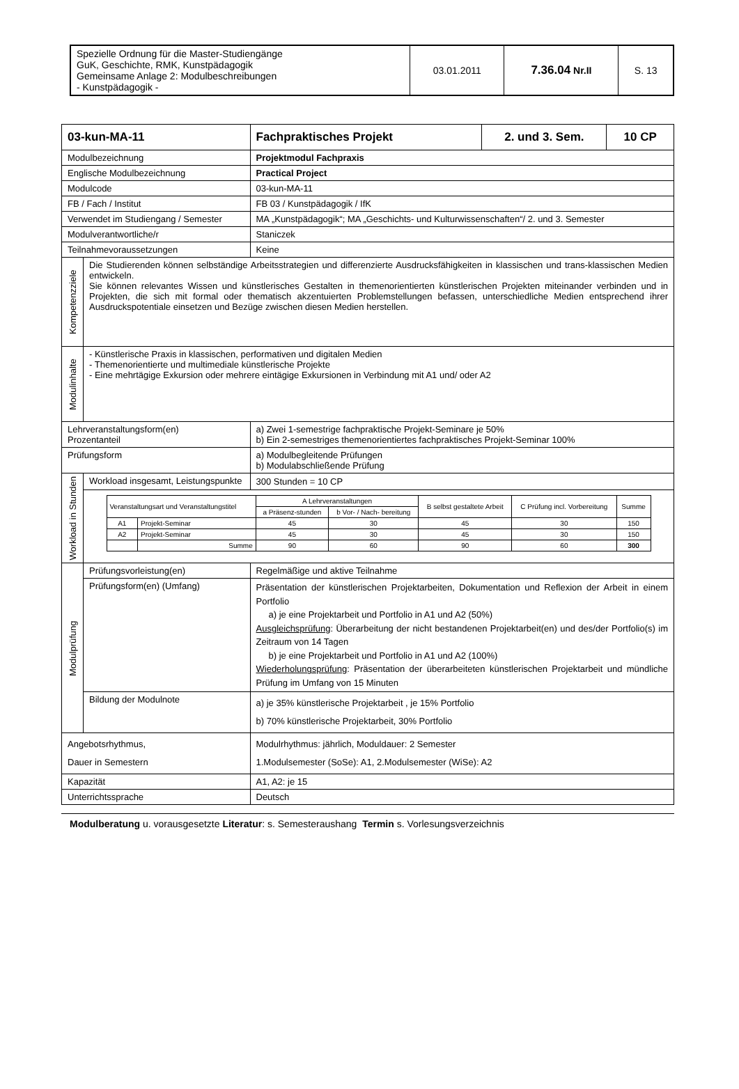| Spezielle Ordnung für die Master-Studiengänge GuK, Geschichte, RMK, Kunstpädagogik Gemeinsame Anlage 2: Modulbeschreibungen - Kunstpädagogik - | 03.01.2011 | 7.36.04 Nr.II | S. 13 |
| 03-kun-MA-11 | | Fachpraktisches Projekt | 2. und 3. Sem. | 10 CP |
| Modulbezeichnung | | Projektmodul Fachpraxis | | |
| Englische Modulbezeichnung | | Practical Project | | |
| Modulcode | | 03-kun-MA-11 | | |
| FB / Fach / Institut | | FB 03 / Kunstpädagogik / IfK | | |
| Verwendet im Studiengang / Semester | | MA „Kunstpädagogik“; MA „Geschichts- und Kulturwissenschaften“/ 2. und 3. Semester | | |
| Modulverantwortliche/r | | Staniczek | | |
| Teilnahmevoraussetzungen | | Keine | | |
| Kompetenzziele | Die Studierenden können selbständige Arbeitsstrategien und differenzierte Ausdrucksfähigkeiten in klassischen und trans-klassischen Medien entwickeln. Sie können relevantes Wissen und künstlerisches Gestalten in themenorientierten künstlerischen Projekten miteinander verbinden und in Projekten, die sich mit formal oder thematisch akzentuierten Problemstellungen befassen, unterschiedliche Medien entsprechend ihrer Ausdruckspotentiale einsetzen und Bezüge zwischen diesen Medien herstellen. | | | |
| Modulinhalte | - Künstlerische Praxis in klassischen, performativen und digitalen Medien - Themenorientierte und multimediale künstlerische Projekte - Eine mehrtägige Exkursion oder mehrere eintägige Exkursionen in Verbindung mit A1 und/ oder A2 | | | |
| Lehrveranstaltungsform(en) Prozentanteil | | a) Zwei 1-semestrige fachpraktische Projekt-Seminare je 50% b) Ein 2-semestriges themenorientiertes fachpraktisches Projekt-Seminar 100% | | |
| Prüfungsform | | a) Modulbegleitende Prüfungen b) Modulabschließende Prüfung | | |
| Workload in Stunden | Workload insgesamt, Leistungspunkte | 300 Stunden = 10 CP | | |
| | / Veranstaltungsart und Veranstaltungstitel / / A Lehrveranstaltungen / / B selbst gestaltete Arbeit / C Prüfung incl. Vorbereitung / Summe / / / / a Präsenz-stunden / b Vor- / Nach- bereitung / / / / / A1 / Projekt-Seminar / 45 / 30 / 45 / 30 / 150 / / A2 / Projekt-Seminar / 45 / 30 / 45 / 30 / 150 / / / Summe / 90 / 60 / 90 / 60 / 300 / | | | |
| Modulprüfung | Prüfungsvorleistung(en) | Regelmäßige und aktive Teilnahme | | |
| | Prüfungsform(en) (Umfang) | Präsentation der künstlerischen Projektarbeiten, Dokumentation und Reflexion der Arbeit in einem Portfolio a) je eine Projektarbeit und Portfolio in A1 und A2 (50%) Ausgleichsprüfung : Überarbeitung der nicht bestandenen Projektarbeit(en) und des/der Portfolio(s) im Zeitraum von 14 Tagen b) je eine Projektarbeit und Portfolio in A1 und A2 (100%) Wiederholungsprüfung : Präsentation der überarbeiteten künstlerischen Projektarbeit und mündliche Prüfung im Umfang von 15 Minuten | | |
| | Bildung der Modulnote | a) je 35% künstlerische Projektarbeit , je 15% Portfolio b) 70% künstlerische Projektarbeit, 30% Portfolio | | |
| Angebotsrhythmus, Dauer in Semestern | | Modulrhythmus: jährlich, Moduldauer: 2 Semester 1.Modulsemester (SoSe): A1, 2.Modulsemester (WiSe): A2 | | |
| Kapazität | | A1, A2: je 15 | | |
| Unterrichtssprache | | Deutsch | | |
Modulberatung u. vorausgesetzte Literatur: s. Semesteraushang Termin s. Vorlesungsverzeichnis